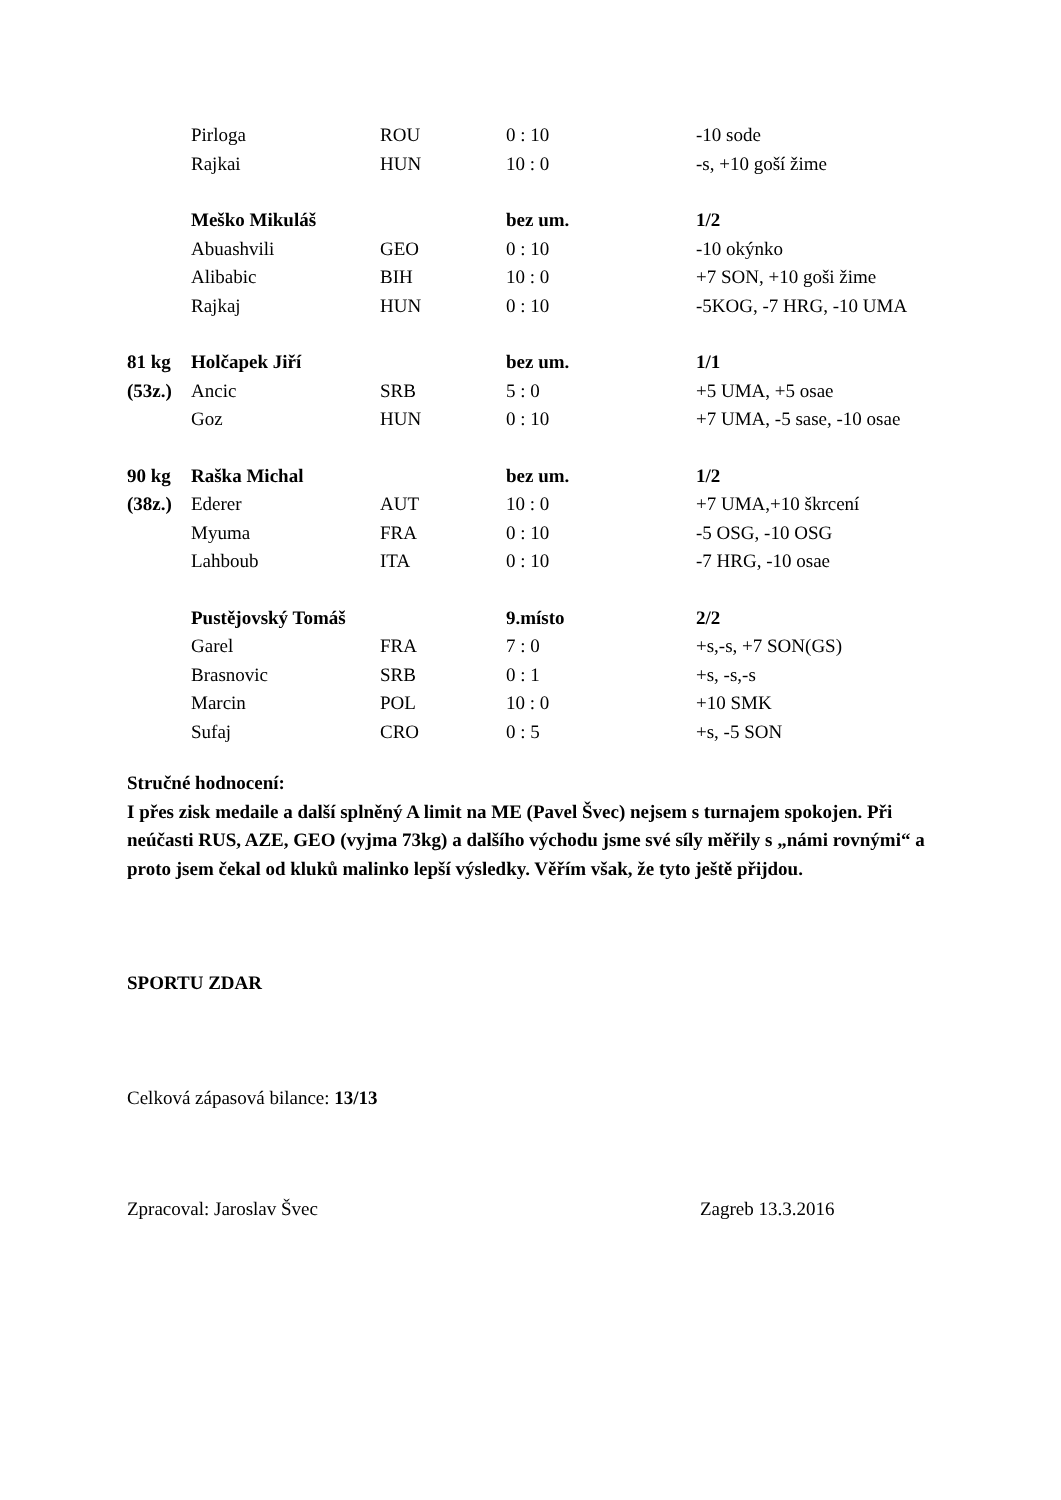| | Pirloga | ROU | 0 : 10 | -10 sode |
| | Rajkai | HUN | 10 : 0 | -s, +10 goší žime |
| | Meško Mikuláš | | bez um. | 1/2 |
| | Abuashvili | GEO | 0 : 10 | -10 okýnko |
| | Alibabic | BIH | 10 : 0 | +7 SON, +10 goši žime |
| | Rajkaj | HUN | 0 : 10 | -5KOG, -7 HRG, -10 UMA |
| 81 kg | Holčapek Jiří | | bez um. | 1/1 |
| (53z.) | Ancic | SRB | 5 : 0 | +5 UMA, +5 osae |
| | Goz | HUN | 0 : 10 | +7 UMA, -5 sase, -10 osae |
| 90 kg | Raška Michal | | bez um. | 1/2 |
| (38z.) | Ederer | AUT | 10 : 0 | +7 UMA,+10 škrcení |
| | Myuma | FRA | 0 : 10 | -5 OSG, -10 OSG |
| | Lahboub | ITA | 0 : 10 | -7 HRG, -10 osae |
| | Pustějovský Tomáš | | 9.místo | 2/2 |
| | Garel | FRA | 7 : 0 | +s,-s, +7 SON(GS) |
| | Brasnovic | SRB | 0 : 1 | +s, -s,-s |
| | Marcin | POL | 10 : 0 | +10 SMK |
| | Sufaj | CRO | 0 : 5 | +s, -5 SON |
Stručné hodnocení:
I přes zisk medaile a další splněný A limit na ME (Pavel Švec) nejsem s turnajem spokojen. Při neúčasti RUS, AZE, GEO (vyjma 73kg) a dalšího východu jsme své síly měřily s „námi rovnými“ a proto jsem čekal od kluků malinko lepší výsledky. Věřím však, že tyto ještě přijdou.
SPORTU ZDAR
Celková zápasová bilance: 13/13
Zpracoval: Jaroslav Švec Zagreb 13.3.2016